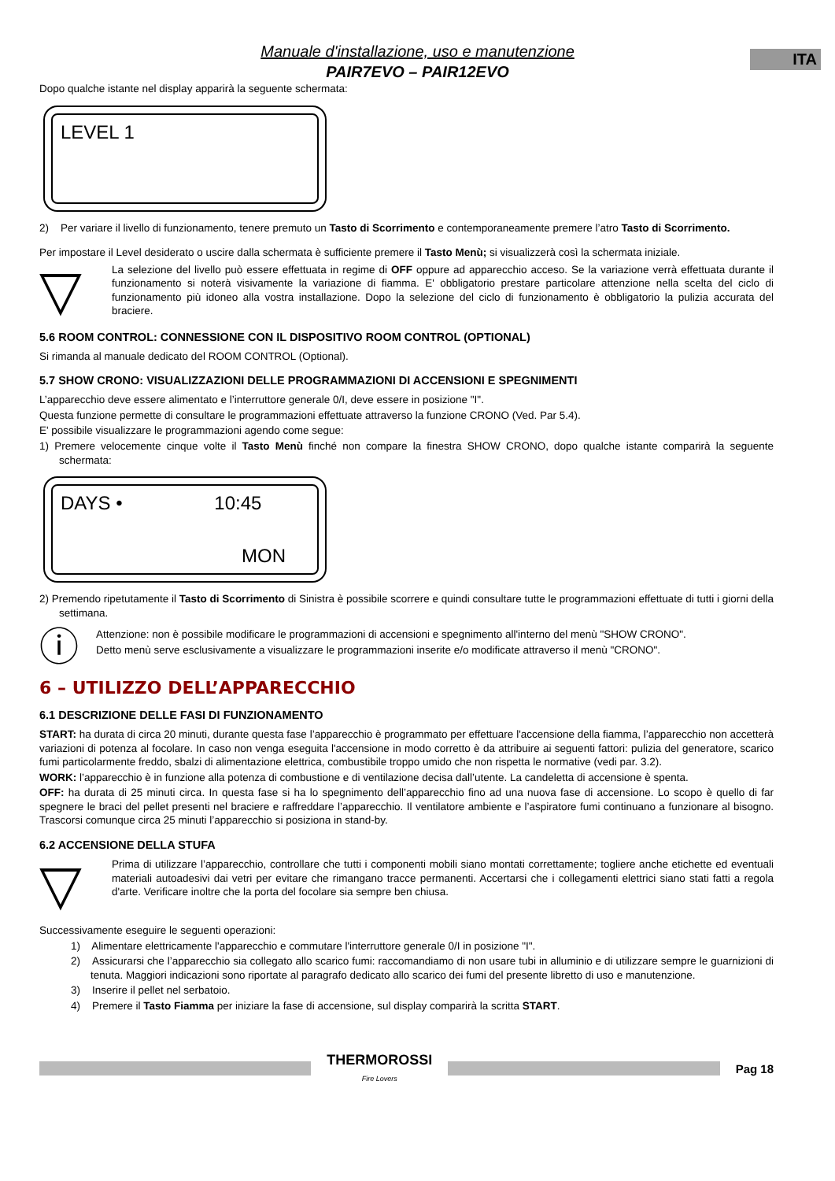ITA
Manuale d'installazione, uso e manutenzione
PAIR7EVO – PAIR12EVO
Dopo qualche istante nel display apparirà la seguente schermata:
LEVEL 1
2) Per variare il livello di funzionamento, tenere premuto un Tasto di Scorrimento e contemporaneamente premere l’atro Tasto di Scorrimento.
Per impostare il Level desiderato o uscire dalla schermata è sufficiente premere il Tasto Menù; si visualizzerà così la schermata iniziale.
▽
La selezione del livello può essere effettuata in regime di OFF oppure ad apparecchio acceso. Se la variazione verrà effettuata durante il funzionamento si noterà visivamente la variazione di fiamma. E' obbligatorio prestare particolare attenzione nella scelta del ciclo di funzionamento più idoneo alla vostra installazione. Dopo la selezione del ciclo di funzionamento è obbligatorio la pulizia accurata del braciere.
5.6 ROOM CONTROL: CONNESSIONE CON IL DISPOSITIVO ROOM CONTROL (OPTIONAL)
Si rimanda al manuale dedicato del ROOM CONTROL (Optional).
5.7 SHOW CRONO: VISUALIZZAZIONI DELLE PROGRAMMAZIONI DI ACCENSIONI E SPEGNIMENTI
L’apparecchio deve essere alimentato e l’interruttore generale 0/I, deve essere in posizione "I".
Questa funzione permette di consultare le programmazioni effettuate attraverso la funzione CRONO (Ved. Par 5.4).
E' possibile visualizzare le programmazioni agendo come segue:
1) Premere velocemente cinque volte il Tasto Menù finché non compare la finestra SHOW CRONO, dopo qualche istante comparirà la seguente schermata:
DAYS • 10:45
MON
2) Premendo ripetutamente il Tasto di Scorrimento di Sinistra è possibile scorrere e quindi consultare tutte le programmazioni effettuate di tutti i giorni della settimana.
ⓘ
Attenzione: non è possibile modificare le programmazioni di accensioni e spegnimento all'interno del menù "SHOW CRONO".
Detto menù serve esclusivamente a visualizzare le programmazioni inserite e/o modificate attraverso il menù "CRONO".
6 – UTILIZZO DELL’APPARECCHIO
6.1 DESCRIZIONE DELLE FASI DI FUNZIONAMENTO
START: ha durata di circa 20 minuti, durante questa fase l’apparecchio è programmato per effettuare l'accensione della fiamma, l’apparecchio non accetterà variazioni di potenza al focolare. In caso non venga eseguita l'accensione in modo corretto è da attribuire ai seguenti fattori: pulizia del generatore, scarico fumi particolarmente freddo, sbalzi di alimentazione elettrica, combustibile troppo umido che non rispetta le normative (vedi par. 3.2).
WORK: l’apparecchio è in funzione alla potenza di combustione e di ventilazione decisa dall’utente. La candeletta di accensione è spenta.
OFF: ha durata di 25 minuti circa. In questa fase si ha lo spegnimento dell’apparecchio fino ad una nuova fase di accensione. Lo scopo è quello di far spegnere le braci del pellet presenti nel braciere e raffreddare l’apparecchio. Il ventilatore ambiente e l’aspiratore fumi continuano a funzionare al bisogno. Trascorsi comunque circa 25 minuti l’apparecchio si posiziona in stand-by.
6.2 ACCENSIONE DELLA STUFA
▽
Prima di utilizzare l’apparecchio, controllare che tutti i componenti mobili siano montati correttamente; togliere anche etichette ed eventuali materiali autoadesivi dai vetri per evitare che rimangano tracce permanenti. Accertarsi che i collegamenti elettrici siano stati fatti a regola d'arte. Verificare inoltre che la porta del focolare sia sempre ben chiusa.
Successivamente eseguire le seguenti operazioni:
1) Alimentare elettricamente l'apparecchio e commutare l'interruttore generale 0/I in posizione "I".
2) Assicurarsi che l’apparecchio sia collegato allo scarico fumi: raccomandiamo di non usare tubi in alluminio e di utilizzare sempre le guarnizioni di tenuta. Maggiori indicazioni sono riportate al paragrafo dedicato allo scarico dei fumi del presente libretto di uso e manutenzione.
3) Inserire il pellet nel serbatoio.
4) Premere il Tasto Fiamma per iniziare la fase di accensione, sul display comparirà la scritta START.
THERMOROSSI
Fire Lovers
Pag 18